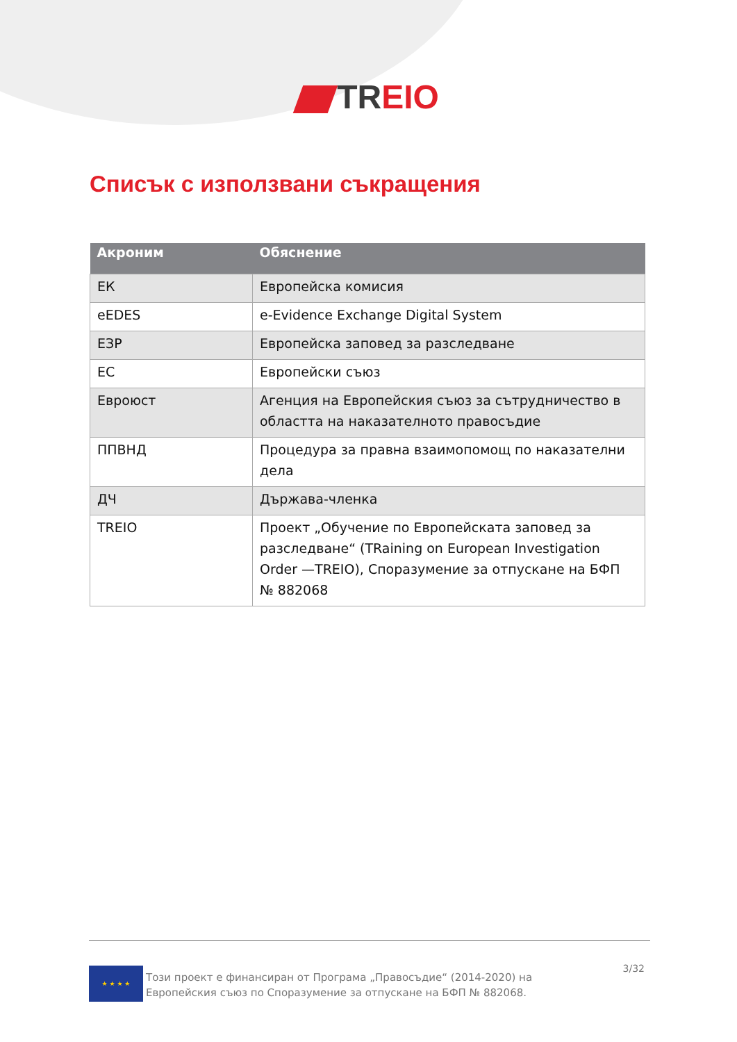TREIO
Списък с използвани съкращения
| Акроним | Обяснение |
| --- | --- |
| ЕК | Европейска комисия |
| eEDES | e-Evidence Exchange Digital System |
| ЕЗР | Европейска заповед за разследване |
| ЕС | Европейски съюз |
| Евроюст | Агенция на Европейския съюз за сътрудничество в областта на наказателното правосъдие |
| ППВНД | Процедура за правна взаимопомощ по наказателни дела |
| ДЧ | Държава-членка |
| TREIO | Проект „Обучение по Европейската заповед за разследване“ (TRaining on European Investigation Order —TREIO), Споразумение за отпускане на БФП № 882068 |
★ ★ ★ ★
Този проект е финансиран от Програма „Правосъдие“ (2014-2020) на Европейския съюз по Споразумение за отпускане на БФП № 882068.
3/32